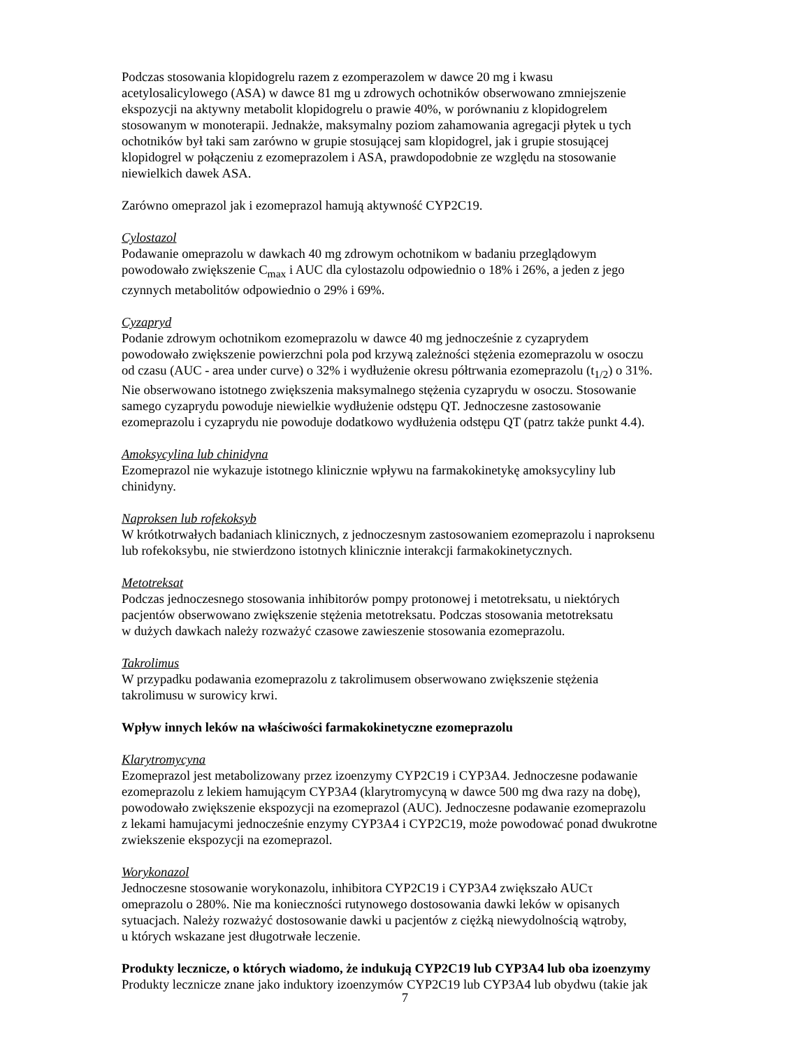Podczas stosowania klopidogrelu razem z ezomperazolem w dawce 20 mg i kwasu
acetylosalicylowego (ASA) w dawce 81 mg u zdrowych ochotników obserwowano zmniejszenie
ekspozycji na aktywny metabolit klopidogrelu o prawie 40%, w porównaniu z klopidogrelem
stosowanym w monoterapii. Jednakże, maksymalny poziom zahamowania agregacji płytek u tych
ochotników był taki sam zarówno w grupie stosującej sam klopidogrel, jak i grupie stosującej
klopidogrel w połączeniu z ezomeprazolem i ASA, prawdopodobnie ze względu na stosowanie
niewielkich dawek ASA.
Zarówno omeprazol jak i ezomeprazol hamują aktywność CYP2C19.
Cylostazol
Podawanie omeprazolu w dawkach 40 mg zdrowym ochotnikom w badaniu przeglądowym
powodowało zwiększenie C<sub>max</sub> i AUC dla cylostazolu odpowiednio o 18% i 26%, a jeden z jego
czynnych metabolitów odpowiednio o 29% i 69%.
Cyzapryd
Podanie zdrowym ochotnikom ezomeprazolu w dawce 40 mg jednocześnie z cyzaprydem
powodowało zwiększenie powierzchni pola pod krzywą zależności stężenia ezomeprazolu w osoczu
od czasu (AUC - area under curve) o 32% i wydłużenie okresu półtrwania ezomeprazolu (t<sub>1/2</sub>) o 31%.
Nie obserwowano istotnego zwiększenia maksymalnego stężenia cyzaprydu w osoczu. Stosowanie
samego cyzaprydu powoduje niewielkie wydłużenie odstępu QT. Jednoczesne zastosowanie
ezomeprazolu i cyzaprydu nie powoduje dodatkowo wydłużenia odstępu QT (patrz także punkt 4.4).
Amoksycylina lub chinidyna
Ezomeprazol nie wykazuje istotnego klinicznie wpływu na farmakokinetykę amoksycyliny lub
chinidyny.
Naproksen lub rofekoksyb
W krótkotrwałych badaniach klinicznych, z jednoczesnym zastosowaniem ezomeprazolu i naproksenu
lub rofekoksybu, nie stwierdzono istotnych klinicznie interakcji farmakokinetycznych.
Metotreksat
Podczas jednoczesnego stosowania inhibitorów pompy protonowej i metotreksatu, u niektórych
pacjentów obserwowano zwiększenie stężenia metotreksatu. Podczas stosowania metotreksatu
w dużych dawkach należy rozważyć czasowe zawieszenie stosowania ezomeprazolu.
Takrolimus
W przypadku podawania ezomeprazolu z takrolimusem obserwowano zwiększenie stężenia
takrolimusu w surowicy krwi.
Wpływ innych leków na właściwości farmakokinetyczne ezomeprazolu
Klarytromycyna
Ezomeprazol jest metabolizowany przez izoenzymy CYP2C19 i CYP3A4. Jednoczesne podawanie
ezomeprazolu z lekiem hamującym CYP3A4 (klarytromycyną w dawce 500 mg dwa razy na dobę),
powodowało zwiększenie ekspozycji na ezomeprazol (AUC). Jednoczesne podawanie ezomeprazolu
z lekami hamujacymi jednocześnie enzymy CYP3A4 i CYP2C19, może powodować ponad dwukrotne
zwiekszenie ekspozycji na ezomeprazol.
Worykonazol
Jednoczesne stosowanie worykonazolu, inhibitora CYP2C19 i CYP3A4 zwiększało AUCτ
omeprazolu o 280%. Nie ma konieczności rutynowego dostosowania dawki leków w opisanych
sytuacjach. Należy rozważyć dostosowanie dawki u pacjentów z ciężką niewydolnością wątroby,
u których wskazane jest długotrwałe leczenie.
Produkty lecznicze, o których wiadomo, że indukują CYP2C19 lub CYP3A4 lub oba izoenzymy
Produkty lecznicze znane jako induktory izoenzymów CYP2C19 lub CYP3A4 lub obydwu (takie jak
7